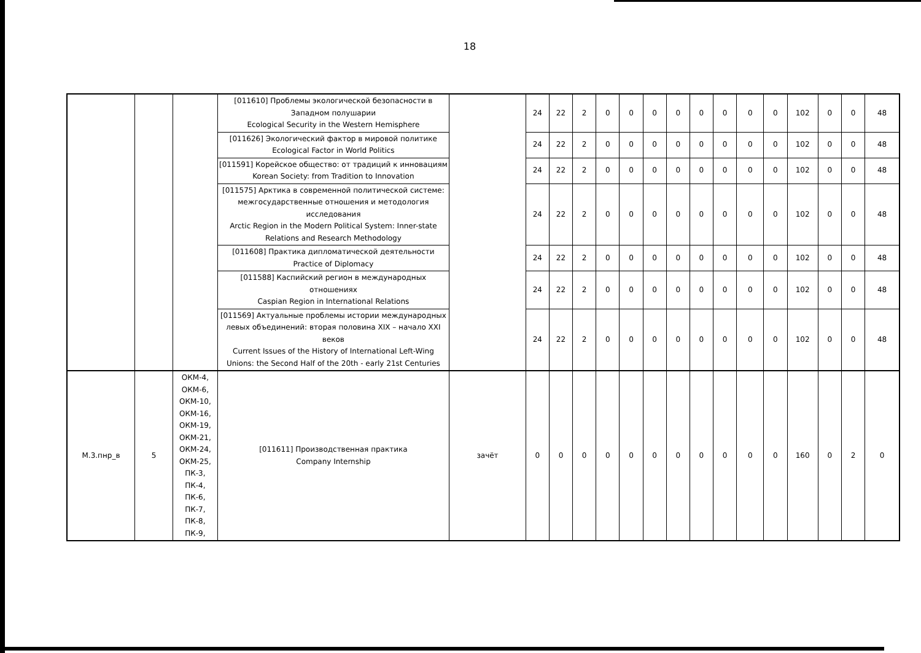18
| | | | [011610] Проблемы экологической безопасности в Западном полушарии Ecological Security in the Western Hemisphere | | 24 | 22 | 2 | 0 | 0 | 0 | 0 | 0 | 0 | 0 | 0 | 102 | 0 | 0 | 48 |
| | | | [011626] Экологический фактор в мировой политике Ecological Factor in World Politics | | 24 | 22 | 2 | 0 | 0 | 0 | 0 | 0 | 0 | 0 | 0 | 102 | 0 | 0 | 48 |
| | | | [011591] Корейское общество: от традиций к инновациям Korean Society: from Tradition to Innovation | | 24 | 22 | 2 | 0 | 0 | 0 | 0 | 0 | 0 | 0 | 0 | 102 | 0 | 0 | 48 |
| | | | [011575] Арктика в современной политической системе: межгосударственные отношения и методология исследования Arctic Region in the Modern Political System: Inner-state Relations and Research Methodology | | 24 | 22 | 2 | 0 | 0 | 0 | 0 | 0 | 0 | 0 | 0 | 102 | 0 | 0 | 48 |
| | | | [011608] Практика дипломатической деятельности Practice of Diplomacy | | 24 | 22 | 2 | 0 | 0 | 0 | 0 | 0 | 0 | 0 | 0 | 102 | 0 | 0 | 48 |
| | | | [011588] Каспийский регион в международных отношениях Caspian Region in International Relations | | 24 | 22 | 2 | 0 | 0 | 0 | 0 | 0 | 0 | 0 | 0 | 102 | 0 | 0 | 48 |
| | | | [011569] Актуальные проблемы истории международных левых объединений: вторая половина XIX – начало XXI веков Current Issues of the History of International Left-Wing Unions: the Second Half of the 20th - early 21st Centuries | | 24 | 22 | 2 | 0 | 0 | 0 | 0 | 0 | 0 | 0 | 0 | 102 | 0 | 0 | 48 |
| М.3.пнр_в | 5 | ОКМ-4, ОКМ-6, ОКМ-10, ОКМ-16, ОКМ-19, ОКМ-21, ОКМ-24, ОКМ-25, ПК-3, ПК-4, ПК-6, ПК-7, ПК-8, ПК-9, | [011611] Производственная практика Company Internship | зачёт | 0 | 0 | 0 | 0 | 0 | 0 | 0 | 0 | 0 | 0 | 0 | 160 | 0 | 2 | 0 |